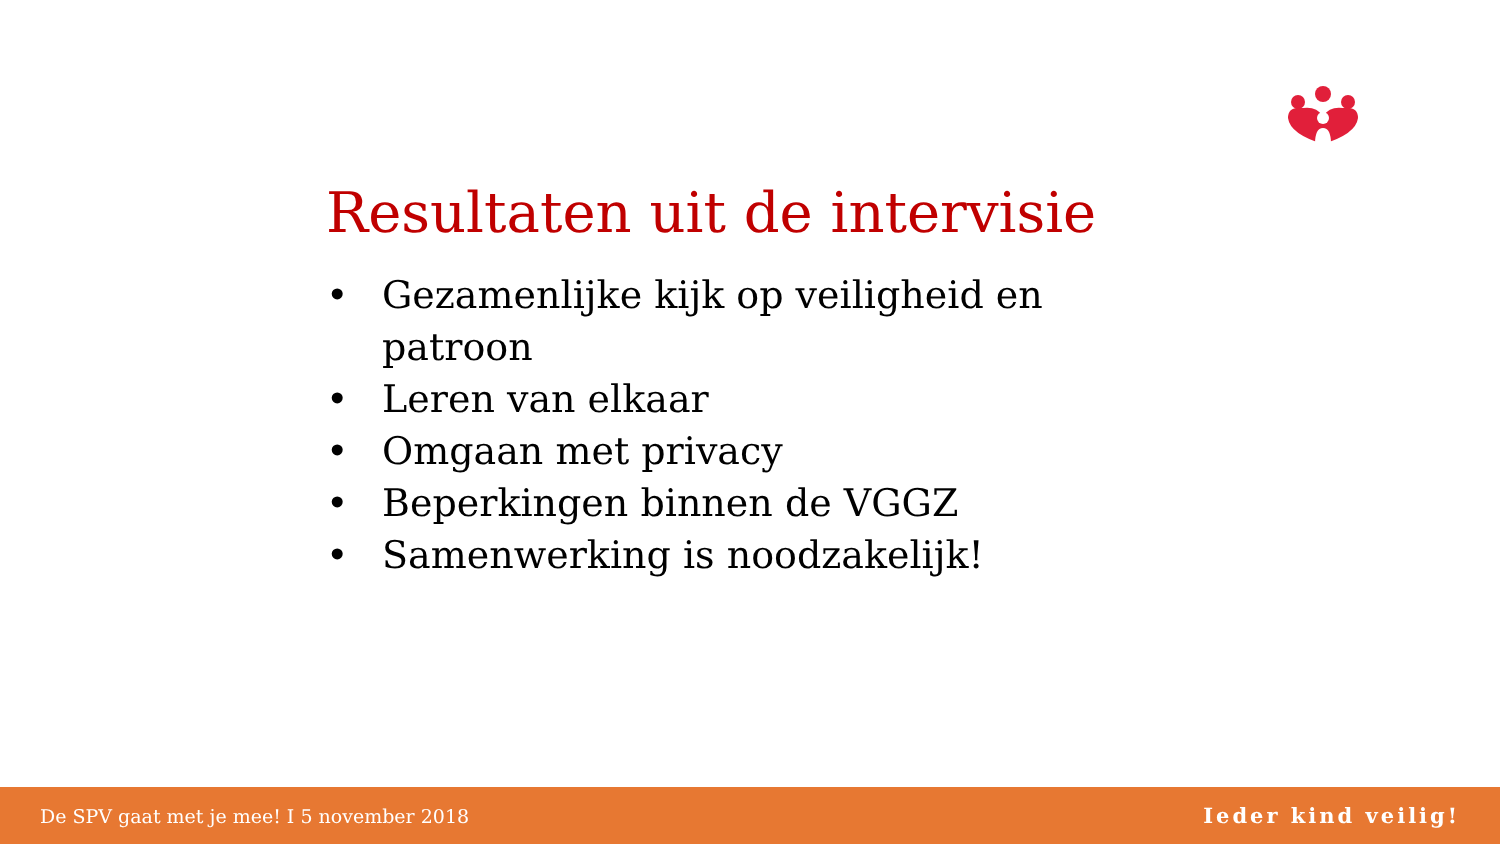Resultaten uit de intervisie
• Gezamenlijke kijk op veiligheid en patroon
• Leren van elkaar
• Omgaan met privacy
• Beperkingen binnen de VGGZ
• Samenwerking is noodzakelijk!
De SPV gaat met je mee! I 5 november 2018 Ieder kind veilig!